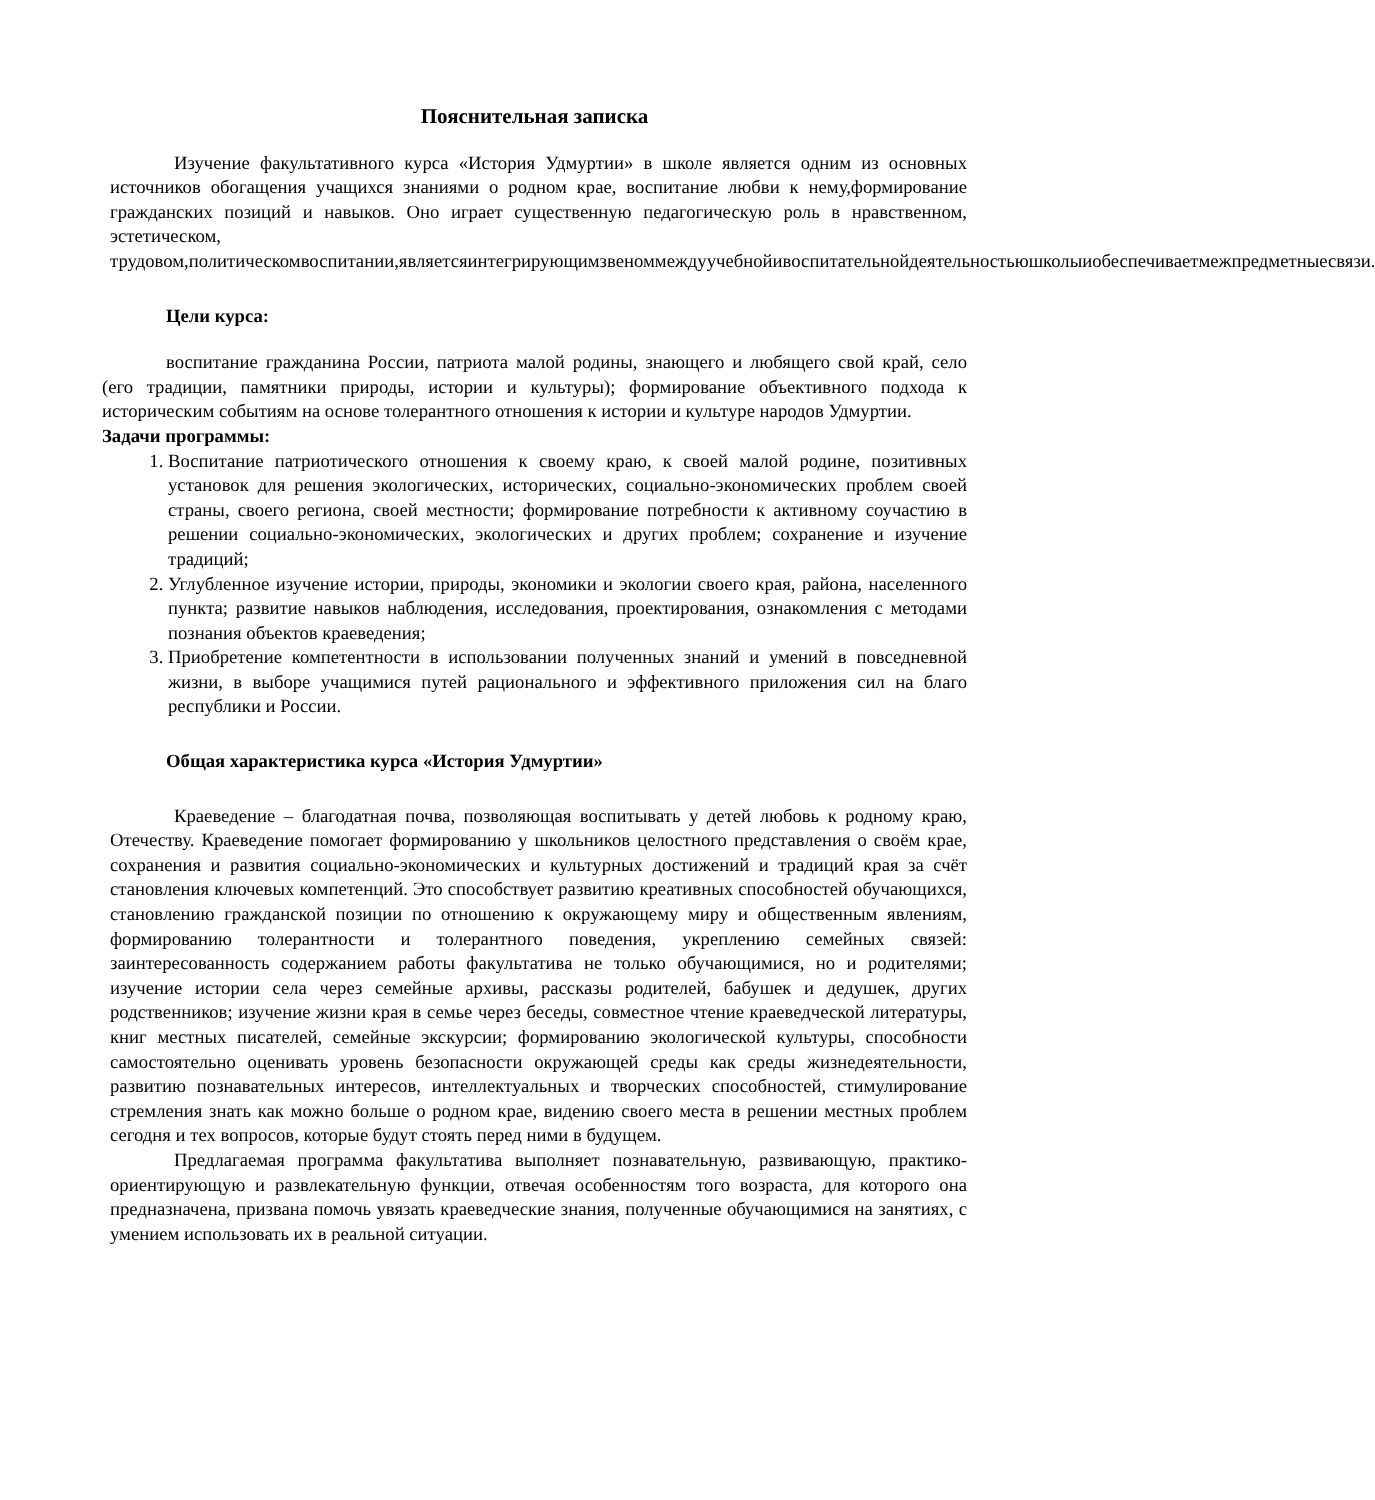Пояснительная записка
Изучение факультативного курса «История Удмуртии» в школе является одним из основных источников обогащения учащихся знаниями о родном крае, воспитание любви к нему,формирование гражданских позиций и навыков. Оно играет существенную педагогическую роль в нравственном, эстетическом, трудовом,политическомвоспитании,являетсяинтегрирующимзвеноммеждуучебнойивоспитательнойдеятельностьюшколыиобеспечиваетмежпредметныесвязи.
Цели курса:
воспитание гражданина России, патриота малой родины, знающего и любящего свой край, село (его традиции, памятники природы, истории и культуры); формирование объективного подхода к историческим событиям на основе толерантного отношения к истории и культуре народов Удмуртии.
Задачи программы:
1. Воспитание патриотического отношения к своему краю, к своей малой родине, позитивных установок для решения экологических, исторических, социально-экономических проблем своей страны, своего региона, своей местности; формирование потребности к активному соучастию в решении социально-экономических, экологических и других проблем; сохранение и изучение традиций;
2. Углубленное изучение истории, природы, экономики и экологии своего края, района, населенного пункта; развитие навыков наблюдения, исследования, проектирования, ознакомления с методами познания объектов краеведения;
3. Приобретение компетентности в использовании полученных знаний и умений в повседневной жизни, в выборе учащимися путей рационального и эффективного приложения сил на благо республики и России.
Общая характеристика курса «История Удмуртии»
Краеведение – благодатная почва, позволяющая воспитывать у детей любовь к родному краю, Отечеству. Краеведение помогает формированию у школьников целостного представления о своём крае, сохранения и развития социально-экономических и культурных достижений и традиций края за счёт становления ключевых компетенций. Это способствует развитию креативных способностей обучающихся, становлению гражданской позиции по отношению к окружающему миру и общественным явлениям, формированию толерантности и толерантного поведения, укреплению семейных связей: заинтересованность содержанием работы факультатива не только обучающимися, но и родителями; изучение истории села через семейные архивы, рассказы родителей, бабушек и дедушек, других родственников; изучение жизни края в семье через беседы, совместное чтение краеведческой литературы, книг местных писателей, семейные экскурсии; формированию экологической культуры, способности самостоятельно оценивать уровень безопасности окружающей среды как среды жизнедеятельности, развитию познавательных интересов, интеллектуальных и творческих способностей, стимулирование стремления знать как можно больше о родном крае, видению своего места в решении местных проблем сегодня и тех вопросов, которые будут стоять перед ними в будущем.
Предлагаемая программа факультатива выполняет познавательную, развивающую, практико-ориентирующую и развлекательную функции, отвечая особенностям того возраста, для которого она предназначена, призвана помочь увязать краеведческие знания, полученные обучающимися на занятиях, с умением использовать их в реальной ситуации.